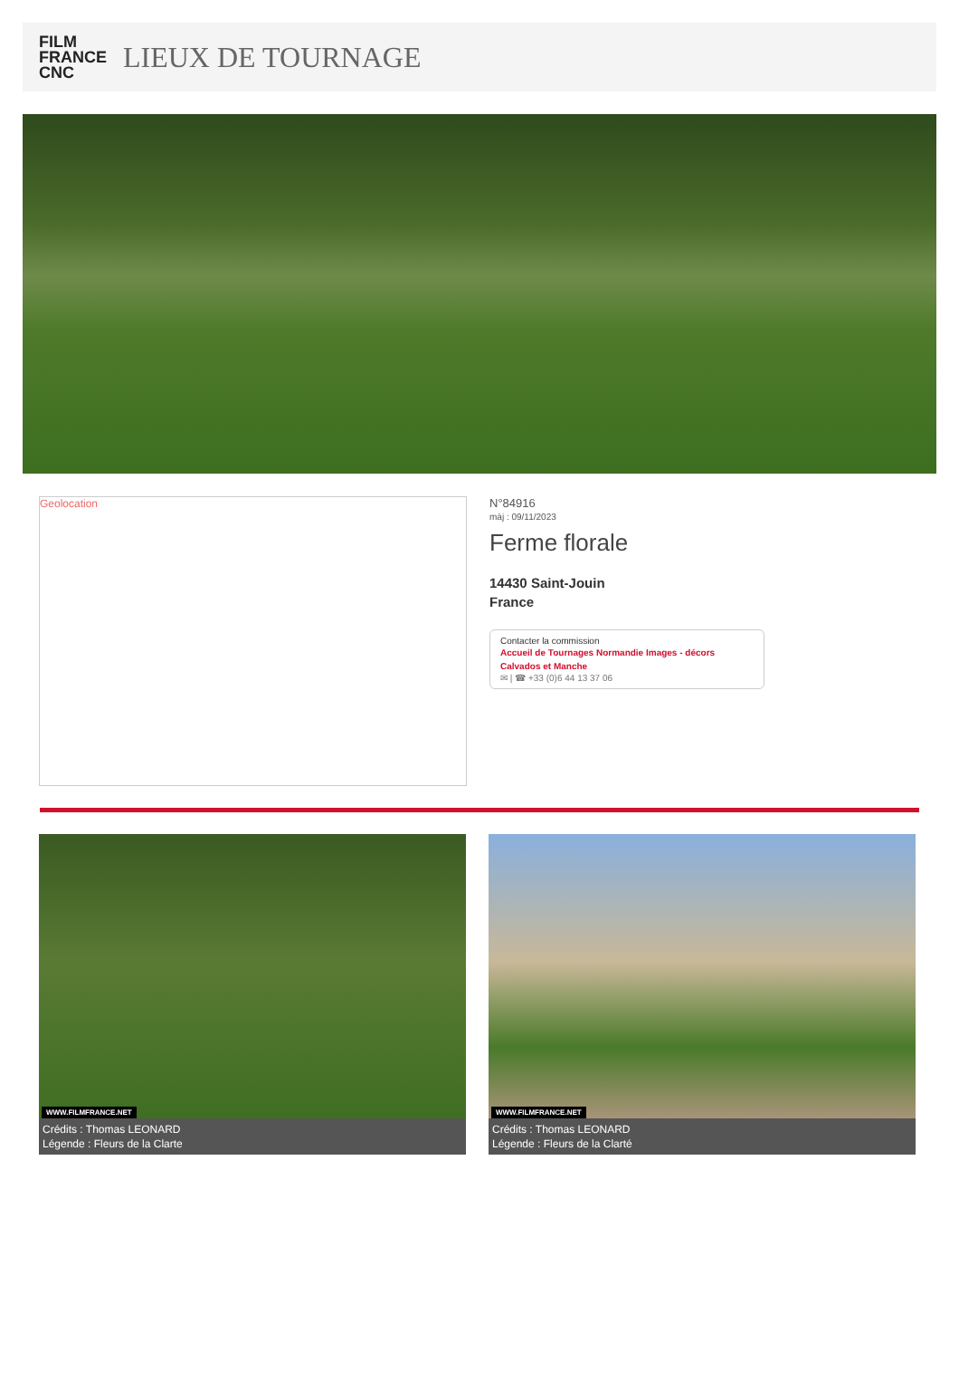FILM
FRANCE
CNC
LIEUX DE TOURNAGE
Geolocation
N°84916
màj : 09/11/2023
Ferme florale
14430 Saint-Jouin
France
Contacter la commission
Accueil de Tournages Normandie Images - décors Calvados et Manche
✉ | ☎ +33 (0)6 44 13 37 06
WWW.FILMFRANCE.NET
Crédits : Thomas LEONARD
Légende : Fleurs de la Clarte
WWW.FILMFRANCE.NET
Crédits : Thomas LEONARD
Légende : Fleurs de la Clarté